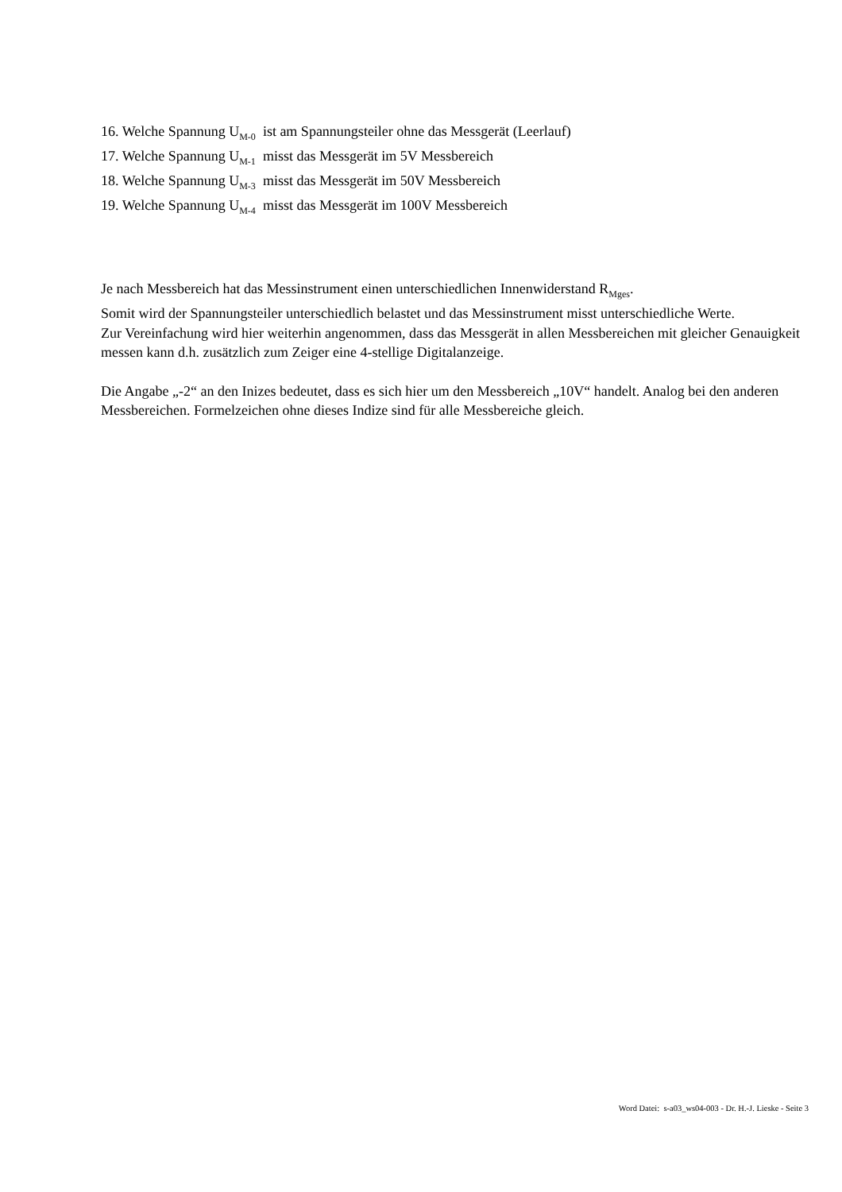16. Welche Spannung U<sub>M-0</sub> ist am Spannungsteiler ohne das Messgerät (Leerlauf)
17. Welche Spannung U<sub>M-1</sub> misst das Messgerät im 5V Messbereich
18. Welche Spannung U<sub>M-3</sub> misst das Messgerät im 50V Messbereich
19. Welche Spannung U<sub>M-4</sub> misst das Messgerät im 100V Messbereich
Je nach Messbereich hat das Messinstrument einen unterschiedlichen Innenwiderstand R<sub>Mges</sub>.
Somit wird der Spannungsteiler unterschiedlich belastet und das Messinstrument misst unterschiedliche Werte.
Zur Vereinfachung wird hier weiterhin angenommen, dass das Messgerät in allen Messbereichen mit gleicher Genauigkeit messen kann d.h. zusätzlich zum Zeiger eine 4-stellige Digitalanzeige.
Die Angabe „-2“ an den Inizes bedeutet, dass es sich hier um den Messbereich „10V“ handelt. Analog bei den anderen Messbereichen. Formelzeichen ohne dieses Indize sind für alle Messbereiche gleich.
Word Datei: s-a03_ws04-003 - Dr. H.-J. Lieske - Seite 3